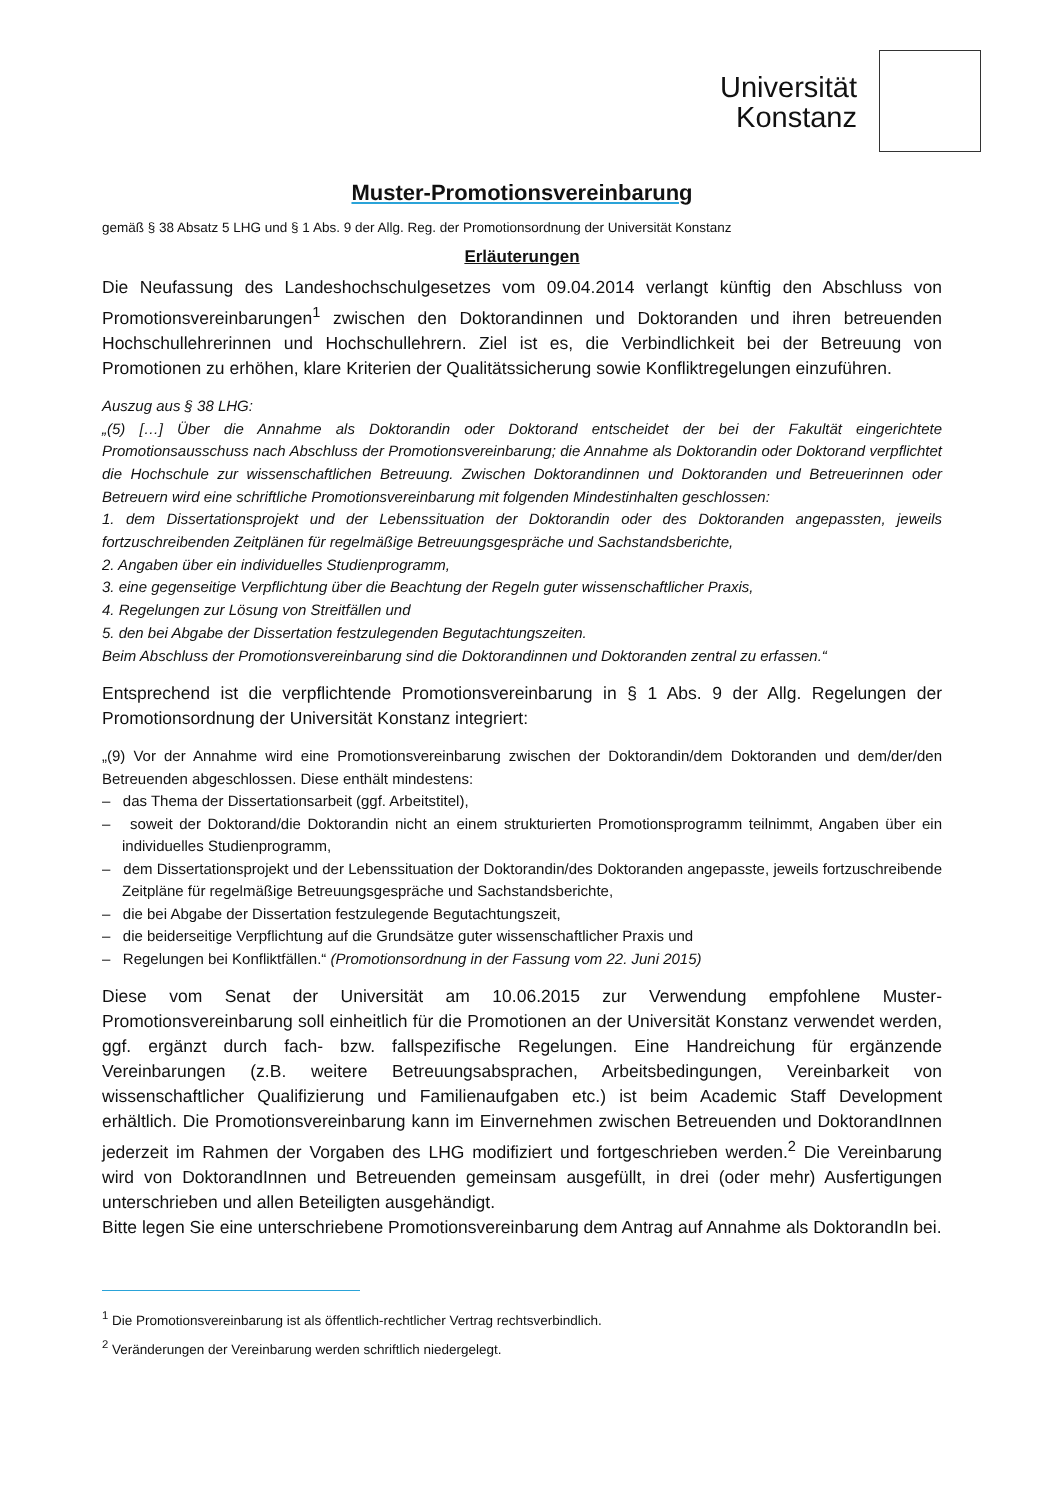Universität
Konstanz
Muster-Promotionsvereinbarung
gemäß § 38 Absatz 5 LHG und § 1 Abs. 9 der Allg. Reg. der Promotionsordnung der Universität Konstanz
Erläuterungen
Die Neufassung des Landeshochschulgesetzes vom 09.04.2014 verlangt künftig den Abschluss von Promotionsvereinbarungen<sup>1</sup> zwischen den Doktorandinnen und Doktoranden und ihren betreuenden Hochschullehrerinnen und Hochschullehrern. Ziel ist es, die Verbindlichkeit bei der Betreuung von Promotionen zu erhöhen, klare Kriterien der Qualitätssicherung sowie Konflikt­regelungen einzuführen.
Auszug aus § 38 LHG:
„(5) […] Über die Annahme als Doktorandin oder Doktorand entscheidet der bei der Fakultät eingerichtete Promotionsausschuss nach Abschluss der Promotionsvereinbarung; die Annahme als Doktorandin oder Doktorand verpflichtet die Hochschule zur wissenschaftlichen Betreuung. Zwischen Doktorandinnen und Doktoranden und Betreuerinnen oder Betreuern wird eine schriftliche Promotionsvereinbarung mit fol­genden Mindestinhalten geschlossen:
1. dem Dissertationsprojekt und der Lebenssituation der Doktorandin oder des Doktoranden ange­passten, jeweils fortzuschreibenden Zeitplänen für regelmäßige Betreuungsgespräche und Sach­standsberichte,
2. Angaben über ein individuelles Studienprogramm,
3. eine gegenseitige Verpflichtung über die Beachtung der Regeln guter wissenschaftlicher Praxis,
4. Regelungen zur Lösung von Streitfällen und
5. den bei Abgabe der Dissertation festzulegenden Begutachtungszeiten.
Beim Abschluss der Promotionsvereinbarung sind die Doktorandinnen und Doktoranden zentral zu erfas­sen.“
Entsprechend ist die verpflichtende Promotionsvereinbarung in § 1 Abs. 9 der Allg. Regelun­gen der Promotionsordnung der Universität Konstanz integriert:
„(9) Vor der Annahme wird eine Promotionsvereinbarung zwischen der Doktorandin/dem Doktoranden und dem/der/den Betreuenden abgeschlossen. Diese enthält mindestens:
– das Thema der Dissertationsarbeit (ggf. Arbeitstitel),
– soweit der Doktorand/die Doktorandin nicht an einem strukturierten Promotionsprogramm teilnimmt, Angaben über ein individuelles Studienprogramm,
– dem Dissertationsprojekt und der Lebenssituation der Doktorandin/des Doktoranden angepasste, je­weils fortzuschreibende Zeitpläne für regelmäßige Betreuungsgespräche und Sachstandsberichte,
– die bei Abgabe der Dissertation festzulegende Begutachtungszeit,
– die beiderseitige Verpflichtung auf die Grundsätze guter wissenschaftlicher Praxis und
– Regelungen bei Konfliktfällen.“ (Promotionsordnung in der Fassung vom 22. Juni 2015)
Diese vom Senat der Universität am 10.06.2015 zur Verwendung empfohlene Muster-Promotionsvereinbarung soll einheitlich für die Promotionen an der Universität Konstanz ver­wendet werden, ggf. ergänzt durch fach- bzw. fallspezifische Regelungen. Eine Handreichung für ergänzende Vereinbarungen (z.B. weitere Betreuungsabsprachen, Arbeitsbedingungen, Vereinbarkeit von wissenschaftlicher Qualifizierung und Familienaufgaben etc.) ist beim Academic Staff Development erhältlich. Die Promotionsvereinbarung kann im Einvernehmen zwischen Betreuenden und DoktorandInnen jederzeit im Rahmen der Vorgaben des LHG modi­fiziert und fortgeschrieben werden.<sup>2</sup> Die Vereinbarung wird von DoktorandInnen und Betreuen­den gemeinsam ausgefüllt, in drei (oder mehr) Ausfertigungen unterschrieben und allen Betei­ligten ausgehändigt.
Bitte legen Sie eine unterschriebene Promotionsvereinbarung dem Antrag auf Annahme als DoktorandIn bei.
<sup>1</sup> Die Promotionsvereinbarung ist als öffentlich-rechtlicher Vertrag rechtsverbindlich.
<sup>2</sup> Veränderungen der Vereinbarung werden schriftlich niedergelegt.